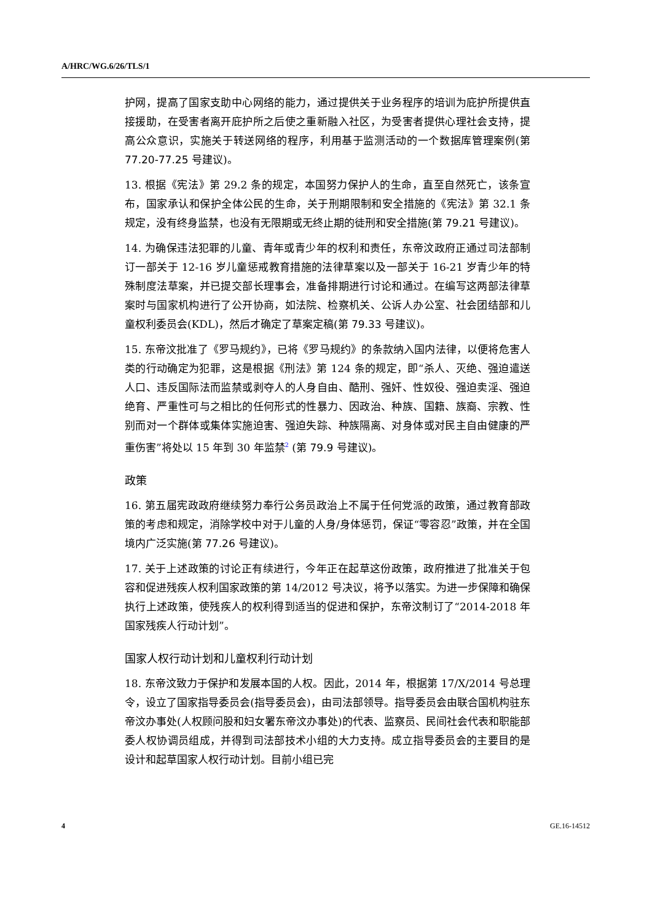A/HRC/WG.6/26/TLS/1
护网，提高了国家支助中心网络的能力，通过提供关于业务程序的培训为庇护所提供直接援助，在受害者离开庇护所之后使之重新融入社区，为受害者提供心理社会支持，提高公众意识，实施关于转送网络的程序，利用基于监测活动的一个数据库管理案例(第 77.20-77.25 号建议)。
13. 根据《宪法》第 29.2 条的规定，本国努力保护人的生命，直至自然死亡，该条宣布，国家承认和保护全体公民的生命，关于刑期限制和安全措施的《宪法》第 32.1 条规定，没有终身监禁，也没有无限期或无终止期的徒刑和安全措施(第 79.21 号建议)。
14. 为确保违法犯罪的儿童、青年或青少年的权利和责任，东帝汶政府正通过司法部制订一部关于 12-16 岁儿童惩戒教育措施的法律草案以及一部关于 16-21 岁青少年的特殊制度法草案，并已提交部长理事会，准备排期进行讨论和通过。在编写这两部法律草案时与国家机构进行了公开协商，如法院、检察机关、公诉人办公室、社会团结部和儿童权利委员会(KDL)，然后才确定了草案定稿(第 79.33 号建议)。
15. 东帝汶批准了《罗马规约》，已将《罗马规约》的条款纳入国内法律，以便将危害人类的行动确定为犯罪，这是根据《刑法》第 124 条的规定，即“杀人、灭绝、强迫遣送人口、违反国际法而监禁或剥夺人的人身自由、酷刑、强奸、性奴役、强迫卖淫、强迫绝育、严重性可与之相比的任何形式的性暴力、因政治、种族、国籍、族裔、宗教、性别而对一个群体或集体实施迫害、强迫失踪、种族隔离、对身体或对民主自由健康的严重伤害”将处以 15 年到 30 年监禁<sup>2</sup> (第 79.9 号建议)。
政策
16. 第五届宪政政府继续努力奉行公务员政治上不属于任何党派的政策，通过教育部政策的考虑和规定，消除学校中对于儿童的人身/身体惩罚，保证“零容忍”政策，并在全国境内广泛实施(第 77.26 号建议)。
17. 关于上述政策的讨论正有续进行，今年正在起草这份政策，政府推进了批准关于包容和促进残疾人权利国家政策的第 14/2012 号决议，将予以落实。为进一步保障和确保执行上述政策，使残疾人的权利得到适当的促进和保护，东帝汶制订了“2014-2018 年国家残疾人行动计划”。
国家人权行动计划和儿童权利行动计划
18. 东帝汶致力于保护和发展本国的人权。因此，2014 年，根据第 17/X/2014 号总理令，设立了国家指导委员会(指导委员会)，由司法部领导。指导委员会由联合国机构驻东帝汶办事处(人权顾问股和妇女署东帝汶办事处)的代表、监察员、民间社会代表和职能部委人权协调员组成，并得到司法部技术小组的大力支持。成立指导委员会的主要目的是设计和起草国家人权行动计划。目前小组已完
4 GE.16-14512